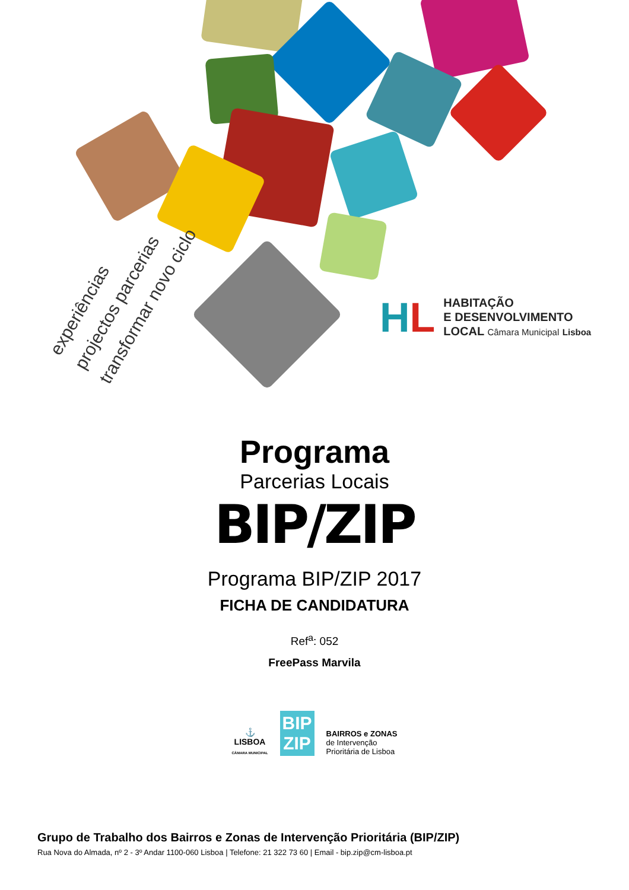experiências
projectos parcerias
transformar novo ciclo
HL
HABITAÇÃO
E DESENVOLVIMENTO
LOCAL Câmara Municipal Lisboa
Programa
Parcerias Locais
BIP/ZIP
Programa BIP/ZIP 2017
FICHA DE CANDIDATURA
Ref<sup>a</sup>: 052
FreePass Marvila
⚓
LISBOA
CÂMARA MUNICIPAL
BIP
ZIP
BAIRROS e ZONAS
de Intervenção
Prioritária de Lisboa
Grupo de Trabalho dos Bairros e Zonas de Intervenção Prioritária (BIP/ZIP)
Rua Nova do Almada, nº 2 - 3º Andar 1100-060 Lisboa | Telefone: 21 322 73 60 | Email - bip.zip@cm-lisboa.pt